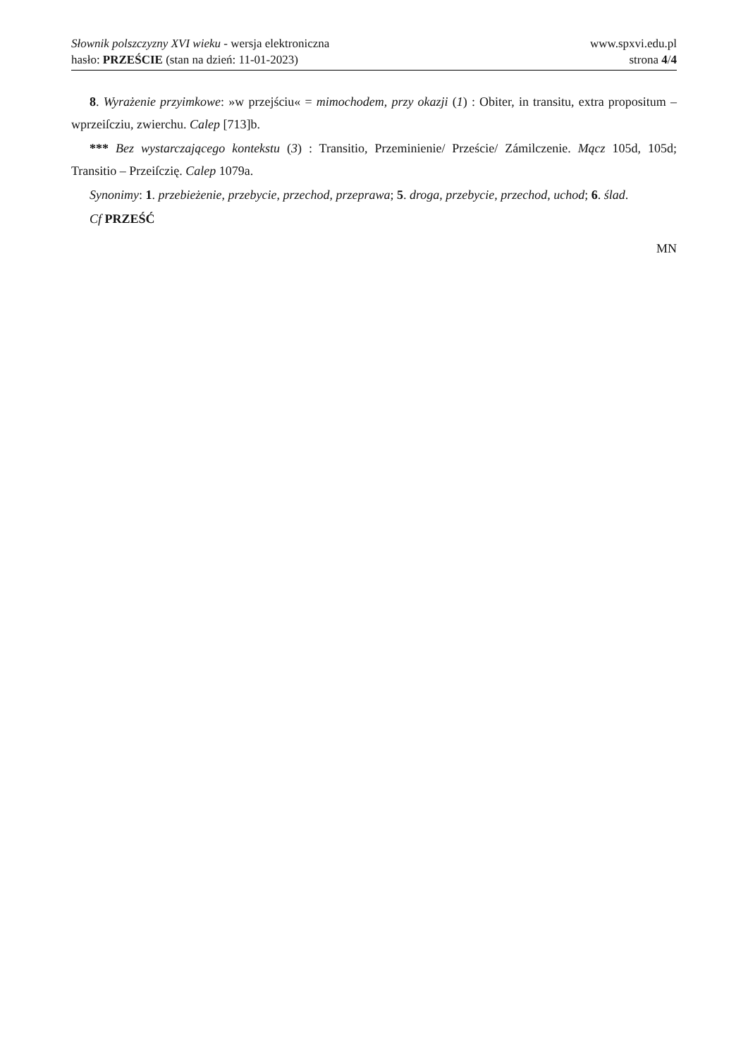Słownik polszczyzny XVI wieku - wersja elektroniczna www.spxvi.edu.pl
hasło: PRZEŚCIE (stan na dzień: 11-01-2023) strona 4/4
8. Wyrażenie przyimkowe: »w przejściu« = mimochodem, przy okazji (1) : Obiter, in transitu, extra propositum – wprzeiſcziu, zwierchu. Calep [713]b.
*** Bez wystarczającego kontekstu (3) : Transitio, Przeminienie/ Przeście/ Zámilczenie. Mącz 105d, 105d; Transitio – Przeiſczię. Calep 1079a.
Synonimy: 1. przebieżenie, przebycie, przechod, przeprawa; 5. droga, przebycie, przechod, uchod; 6. ślad.
Cf PRZEŚĆ
MN